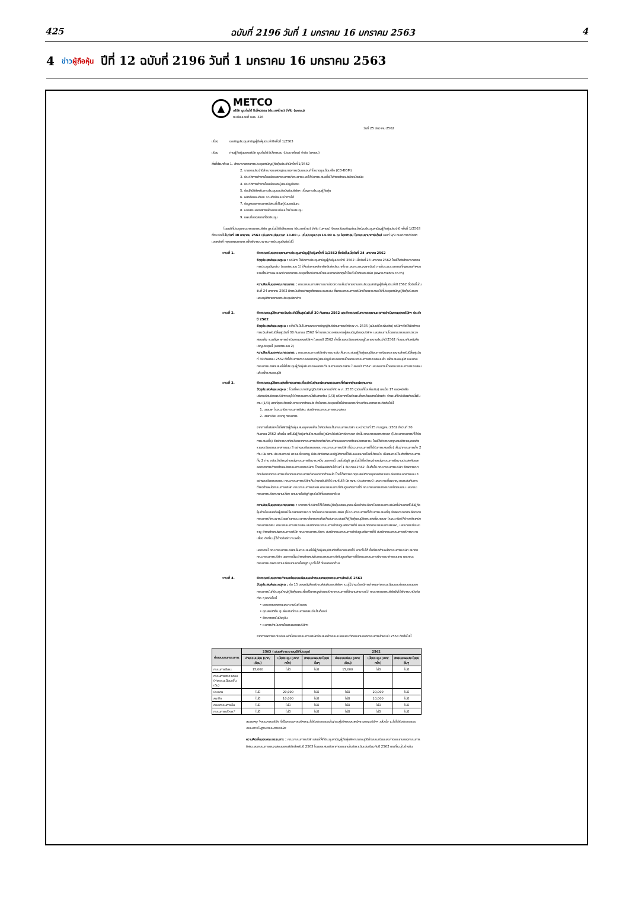425 ฉบับที่ 2196 วันที่ 1 มกราคม 16 มกราคม 2563 4
4 ข่าวผู้ถือหุ้น ปีที่ 12 ฉบับที่ 2196 วันที่ 1 มกราคม 16 มกราคม 2563
▲
METCO
บริษัท มูราโมโต้ อีเล็คตรอน (ประเทศไทย) จำกัด (มหาชน)
ทะเบียนเลขที่ บมจ. 326
วันที่ 25 ธันวาคม 2562
เรื่อง ขอเชิญประชุมสามัญผู้ถือหุ้นประจำปีครั้งที่ 1/2563
เรียน ท่านผู้ถือหุ้นของบริษัท มูราโมโต้ อีเล็คตรอน (ประเทศไทย) จำกัด (มหาชน)
สิ่งที่ส่งมาด้วย 1. สำเนารายงานการประชุมสามัญผู้ถือหุ้นประจำปีครั้งที่ 1/2562
2. รายงานประจำปีสำเนางบแสดงฐานะทางการเงินและงบกำไรขาดทุนเบ็ดเสร็จ (CD-ROM)
3. ประวัติการทำงานโดยย่อของกรรมการที่ครบวาระและได้รับการเสนอชื่อให้ดำรงตำแหน่งอีกหนึ่งสมัย
4. ประวัติการทำงานโดยย่อของผู้สอบบัญชีอิสระ
5. ข้อปฏิบัติสำหรับการประชุมและข้อบังคับบริษัทฯ เรื่องการประชุมผู้ถือหุ้น
6. หนังสือมอบฉันทะ รวมถึงข้อแนะนำการใช้
7. ข้อมูลของกรรมการอิสระที่เป็นผู้รับมอบฉันทะ
8. เอกสารแสดงสิทธิเพื่อลงทะเบียนเข้าร่วมประชุม
9. แผนที่ของสถานที่จัดประชุม
โดยมติที่ประชุมคณะกรรมการบริษัท มูราโมโต้ อีเล็คตรอน (ประเทศไทย) จำกัด (มหาชน) จึงขอเรียนเชิญท่านเข้าร่วมประชุมสามัญผู้ถือหุ้นประจำปี ครั้งที่ 1/2563 ซึ่งจะจัดขึ้นในวันที่ 30 มกราคม 2563 เริ่มลงทะเบียนเวลา 13.00 น. เริ่มประชุมเวลา 14.00 น. ณ ห้องทิวลิป โรงแรมรามาการ์เด้นส์ เลขที่ 9/9 ถนนวิภาวดีรังสิต เขตหลักสี่ กรุงเทพมหานคร เพื่อพิจารณาวาระการประชุมดังต่อไปนี้
วาระที่ 1. พิจารณารับรองรายงานการประชุมสามัญผู้ถือหุ้นครั้งที่ 1/2562 ซึ่งจัดขึ้นเมื่อวันที่ 24 มกราคม 2562
วัตถุประสงค์และเหตุผล : บริษัทฯ ได้จัดการประชุมสามัญผู้ถือหุ้นประจำปี 2562 เมื่อวันที่ 24 มกราคม 2562 โดยได้ส่งสำเนารายงานการประชุมดังกล่าว (เอกสารแนบ 1) ให้แก่ตลาดหลักทรัพย์แห่งประเทศไทย และกระทรวงพาณิชย์ ภายในระยะเวลาตามที่กฎหมายกำหนดรวมทั้งมีการเผยแพร่รายงานการประชุมทั้งฉบับภาษาไทยและภาษาอังกฤษไว้ในเว็บไซต์ของบริษัท (www.metco.co.th)
ความคิดเห็นของคณะกรรมการ : คณะกรรมการพิจารณาแล้วมีความเห็นว่ารายงานการประชุมสามัญผู้ถือหุ้นประจำปี 2562 ซึ่งจัดขึ้นในวันที่ 24 มกราคม 2562 มีการบันทึกอย่างถูกต้องและเหมาะสม ซึ่งคณะกรรมการบริษัทเห็นควรเสนอให้ที่ประชุมสามัญผู้ถือหุ้นรับรองและอนุมัติรายงานการประชุมดังกล่าว
วาระที่ 2. พิจารณาอนุมัติงบการเงินประจำปีสิ้นสุดในวันที่ 30 กันยายน 2562 และพิจารณารับทราบรายงานผลการดำเนินงานของบริษัทฯ ประจำปี 2562
วัตถุประสงค์และเหตุผล : เพื่อให้เป็นไปตามพระราชบัญญัติบริษัทมหาชนจำกัด พ.ศ. 2535 (ฉบับแก้ไขเพิ่มเติม) บริษัทฯจึงได้จัดทำงบการเงินสำหรับปีสิ้นสุดวันที่ 30 กันยายน 2562 ที่ผ่านการตรวจสอบจากผู้สอบบัญชีของบริษัทฯ และสอบทานโดยคณะกรรมการตรวจสอบแล้ว รวมถึงผลการดำเนินงานของบริษัทฯ ในรอบปี 2562 ทั้งนี้รายละเอียดแสดงอยู่ในรายงานประจำปี 2562 ที่แนบมากับหนังสือเชิญประชุมนี้ (เอกสารแนบ 2)
ความคิดเห็นของคณะกรรมการ : คณะกรรมการบริษัทพิจารณาแล้วเห็นควรเสนอผู้ถือหุ้นอนุมัติงบการเงินและรายงานสำหรับปีสิ้นสุดวันที่ 30 กันยายน 2562 ซึ่งได้รับการตรวจสอบจากผู้สอบบัญชีและสอบทานโดยคณะกรรมการตรวจสอบแล้ว เพื่อเสนออนุมัติ และคณะกรรมการบริษัทเสนอให้ที่ประชุมผู้ถือหุ้นรับทราบผลการดำเนินงานของบริษัทฯ ในรอบปี 2562 และสอบทานโดยคณะกรรมการตรวจสอบแล้วเพื่อเสนออนุมัติ
วาระที่ 3. พิจารณาอนุมัติการแต่งตั้งกรรมการเพื่อเข้ารับตำแหน่งแทนกรรมการที่พ้นจากตำแหน่งตามวาระ
วัตถุประสงค์และเหตุผล : โดยที่พระราชบัญญัติบริษัทมหาชนจำกัด พ.ศ. 2535 (ฉบับแก้ไขเพิ่มเติม) และข้อ 17 ของหนังสือบริคณห์สนธิของบริษัทฯระบุไว้ว่ากรรมการหนึ่งในสามท่าน (1/3) หรือหากเป็นจำนวนที่หารด้วยสามไม่ลงตัว จำนวนที่ใกล้เคียงกับหนึ่งในสาม (1/3) มากที่สุดจะต้องพ้นวาระจากตำแหน่ง ซึ่งในการประชุมครั้งนี้มีกรรมการที่ครบกำหนดตามวาระดังต่อไปนี้
1. นายนพ โรจนวานิช กรรมการอิสระ สมาชิกคณะกรรมการตรวจสอบ
2. นายทะชียะ อะราชู กรรมการ
จากการที่บริษัทฯได้ให้สิทธิผู้ถือหุ้นเสนอบุคคลเพื่อเข้าคัดเลือกเป็นกรรมการบริษัท ระหว่างวันที่ 25 กรกฎาคม 2562 ถึงวันที่ 30 กันยายน 2562 แล้วนั้น แต่ไม่มีผู้ถือหุ้นท่านใดเสนอชื่อผู้สมัครให้บริษัทฯพิจารณา ดังนั้น คณะกรรมการสรรหา (ไม่รวมกรรมการที่ได้รับการเสนอชื่อ) จึงพิจารณาคัดเลือกจากกรรมการดังกล่าวที่ครบกำหนดออกจากตำแหน่งตามวาระ โดยได้พิจารณาคุณสมบัติรายบุคคลดังรายละเอียดตามเอกสารแนบ 3 อย่างละเอียดรอบคอบ คณะกรรมการบริษัท (ไม่รวมกรรมการที่ได้รับการเสนอชื่อ) เห็นว่ากรรมการทั้ง 2 ท่าน มีผลงาน ประสบการณ์ ความเชี่ยวชาญ มีประสิทธิภาพและปฏิบัติงานที่ได้รับมอบหมายเป็นที่น่าพอใจ เห็นสมควรให้แต่งตั้งกรรมการทั้ง 2 ท่าน กลับเข้าดำรงตำแหน่งกรรมการอีกวาระหนึ่ง นอกจากนี้ นายโยชิยูกิ มูราโมโต้ ซึ่งดำรงตำแหน่งกรรมการมีความประสงค์ขอลาออกจากการดำรงตำแหน่งกรรมการของบริษัทฯ โดยมีผลบังคับใช้วันที่ 1 ธันวาคม 2562 เป็นต้นไป คณะกรรมการบริษัท จึงพิจารณาคัดเลือกจากกรรมการเพื่อทดแทนกรรมการที่ลาออกจากตำแหน่ง โดยได้พิจารณาคุณสมบัติรายบุคคลดังรายละเอียดตามเอกสารแนบ 3 อย่างละเอียดรอบคอบ คณะกรรมการบริษัทเห็นว่านายชินอิจิโร่ ยามาโมโต้ มีผลงาน ประสบการณ์ และความเชี่ยวชาญ เหมาะสมกับการดำรงตำแหน่งกรรมการบริษัท คณะกรรมการบริหาร คณะกรรมการกำกับดูแลกิจการที่ดี คณะกรรมการพิจารณาค่าตอบแทน และคณะกรรมการบริหารความเสี่ยง แทนนายโยชิยูกิ มูราโมโต้ที่ขอลาออกด้วย
ความคิดเห็นของคณะกรรมการ : จากการที่บริษัทฯได้ให้สิทธิผู้ถือหุ้นเสนอบุคคลเพื่อเข้าคัดเลือกเป็นกรรมการบริษัทที่ผ่านมาแต่ไม่มีผู้ถือหุ้นท่านใดเสนอชื่อผู้สมัครให้บริษัทฯพิจารณา ดังนั้นคณะกรรมการบริษัท (ไม่รวมกรรมการที่ได้รับการเสนอชื่อ) จึงพิจารณาคัดเลือกจากกรรมการที่ครบวาระโดยผ่านกระบวนการกลั่นกรองแล้วเห็นสมควรเสนอให้ผู้ถือหุ้นอนุมัติการแต่งตั้งนายนพ โรจนวานิช ให้ดำรงตำแหน่งกรรมการอิสระ คณะกรรมการตรวจสอบ สมาชิกคณะกรรมการกำกับดูแลกิจการที่ดี และสมาชิกคณะกรรมการสรรหา, และนายทะชียะ อะราชู ดำรงตำแหน่งกรรมการบริษัท คณะกรรมการบริหาร สมาชิกคณะกรรมการกำกับดูแลกิจการที่ดี สมาชิกคณะกรรมการบริหารความเสี่ยง ดังที่ระบุไว้ข้างต้นอีกวาระหนึ่ง
นอกจากนี้ คณะกรรมการบริษัทเห็นควรเสนอให้ผู้ถือหุ้นอนุมัติแต่งตั้ง นายชินอิจิโร่ ยามาโมโต้ ขึ้นดำรงตำแหน่งกรรมการบริษัท สมาชิกคณะกรรมการบริษัท นอกจากนี้จะดำรงตำแหน่งในคณะกรรมการกำกับดูแลกิจการที่ดี คณะกรรมการพิจารณาค่าตอบแทน และคณะกรรมการบริหารความเสี่ยงแทนนายโยชิยูกิ มูราโมโต้ ที่ขอลาออกด้วย
วาระที่ 4. พิจารณารับรองการกำหนดค่าธรรมเนียมและค่าตอบแทนของกรรมการสำหรับปี 2563
วัตถุประสงค์และเหตุผล : ข้อ 15 ของหนังสือบริคณห์สนธิของบริษัทฯ ระบุไว้ว่าจะต้องมีการกำหนดค่าธรรมเนียมและค่าตอบแทนของกรรมการในที่ประชุมใหญ่ผู้ถือหุ้นและเพื่อเป็นการจูงใจและรักษากรรมการที่มีความสามารถไว้ คณะกรรมการบริษัทจึงได้พิจารณาปัจจัยต่าง ๆ ดังต่อไปนี้
• ขอบเขตของงานและความรับผิดชอบ
• คุณสมบัติอื่น ๆ เพิ่มเติมที่กรรมการอิสระจำเป็นต้องมี
• อัตราตลาดในปัจจุบัน
• ผลการดำเนินงานโดยรวมของบริษัทฯ
จากการพิจารณาปัจจัยเหล่านี้คณะกรรมการบริษัทจึงเสนอค่าธรรมเนียมและค่าตอบแทนของกรรมการสำหรับปี 2563 ดังต่อไปนี้
| ค่าตอบแทนกรรมการ | 2563 (เสนอพิจารณาอนุมัติที่ประชุม) | | | 2562 | | |
| --- | --- | --- | --- | --- | --- | --- |
| | ค่าธรรมเนียม (บาท/เดือน) | เบี้ยประชุม (บาท/ครั้ง) | สิทธิและผลประโยชน์อื่นๆ | ค่าธรรมเนียม (บาท/เดือน) | เบี้ยประชุม (บาท/ครั้ง) | สิทธิและผลประโยชน์อื่นๆ |
| กรรมการอิสระ | 15,000 | ไม่มี | ไม่มี | 15,000 | ไม่มี | ไม่มี |
| กรรมการตรวจสอบ (ค่าธรรมเนียมเพิ่มเติม) | | | | | | |
| ประธาน | ไม่มี | 20,000 | ไม่มี | ไม่มี | 20,000 | ไม่มี |
| สมาชิก | ไม่มี | 10,000 | ไม่มี | ไม่มี | 10,000 | ไม่มี |
| คณะกรรมการอื่น | ไม่มี | ไม่มี | ไม่มี | ไม่มี | ไม่มี | ไม่มี |
| กรรมการบริหาร* | ไม่มี | ไม่มี | ไม่มี | ไม่มี | ไม่มี | ไม่มี |
หมายเหตุ *กรรมการบริษัท ที่เป็นกรรมการบริหารจะได้รับค่าตอบแทนในฐานะผู้บริหารและพนักงานของบริษัทฯ แล้วนั้น จะไม่ได้รับค่าตอบแทนกรรมการในฐานะกรรมการบริษัท
ความคิดเห็นของคณะกรรมการ : คณะกรรมการบริษัท เสนอให้ที่ประชุมสามัญผู้ถือหุ้นพิจารณาอนุมัติค่าธรรมเนียมและค่าตอบแทนของกรรมการอิสระและกรรมการตรวจสอบของบริษัทสำหรับปี 2563 โดยขอเสนออัตราค่าตอบแทนในอัตราเดิมเช่นเดียวกับปี 2562 ตามที่ระบุในข้างต้น